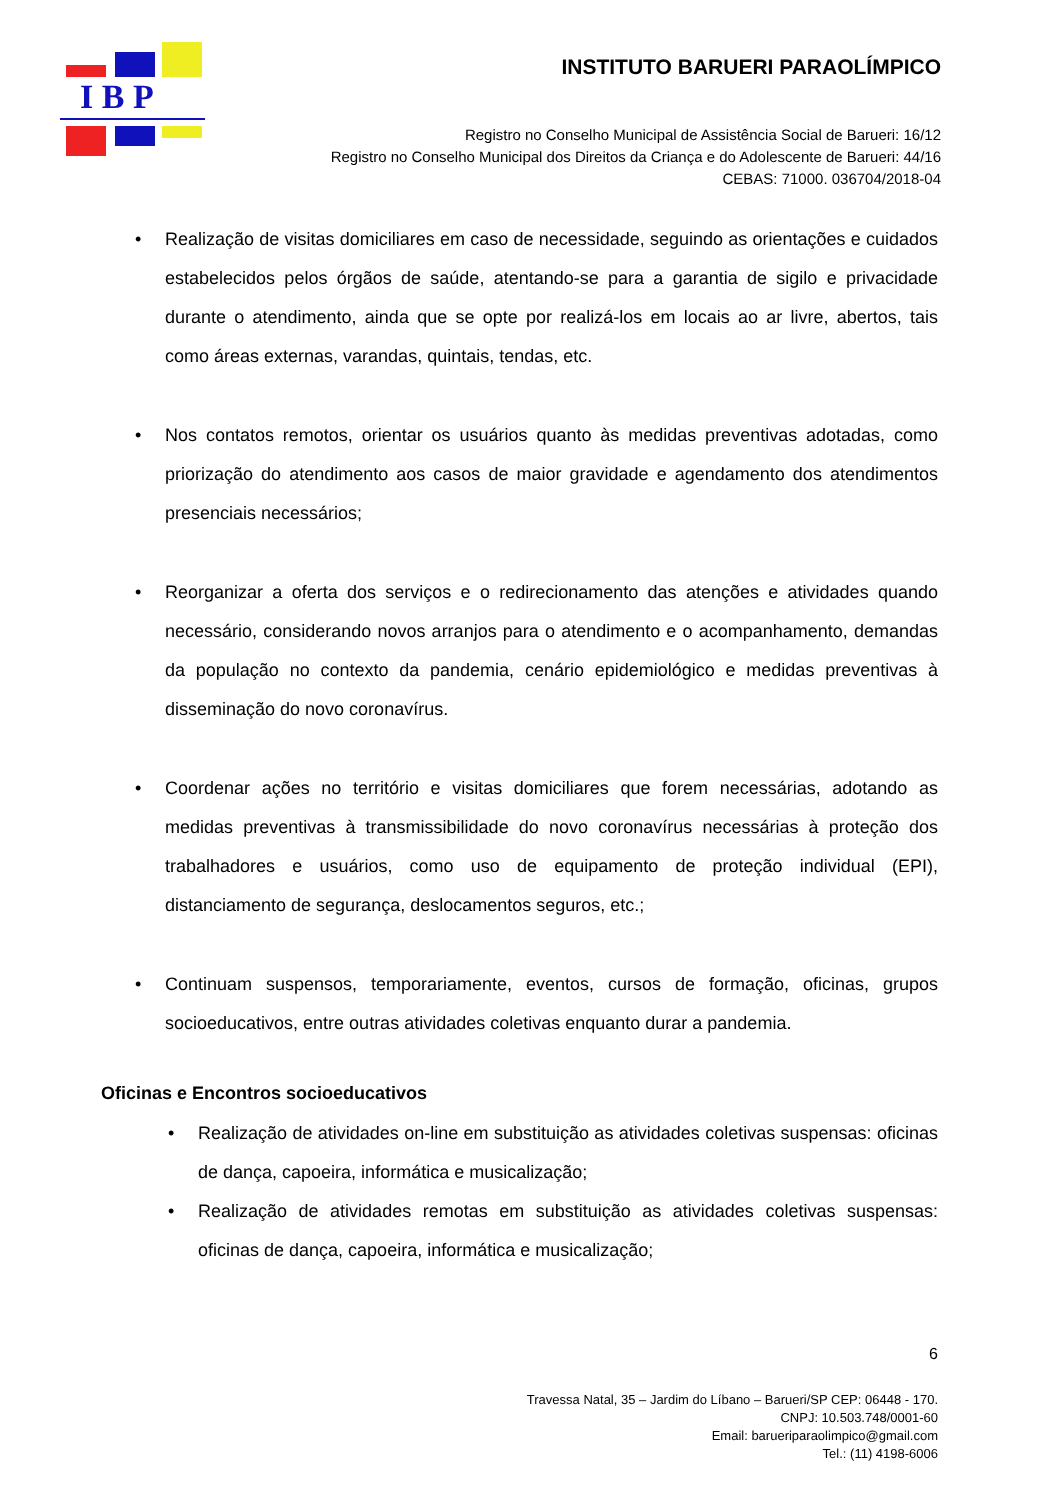I B P
INSTITUTO BARUERI PARAOLÍMPICO
Registro no Conselho Municipal de Assistência Social de Barueri: 16/12
Registro no Conselho Municipal dos Direitos da Criança e do Adolescente de Barueri: 44/16
CEBAS: 71000. 036704/2018-04
• Realização de visitas domiciliares em caso de necessidade, seguindo as orientações e cuidados estabelecidos pelos órgãos de saúde, atentando-se para a garantia de sigilo e privacidade durante o atendimento, ainda que se opte por realizá-los em locais ao ar livre, abertos, tais como áreas externas, varandas, quintais, tendas, etc.
• Nos contatos remotos, orientar os usuários quanto às medidas preventivas adotadas, como priorização do atendimento aos casos de maior gravidade e agendamento dos atendimentos presenciais necessários;
• Reorganizar a oferta dos serviços e o redirecionamento das atenções e atividades quando necessário, considerando novos arranjos para o atendimento e o acompanhamento, demandas da população no contexto da pandemia, cenário epidemiológico e medidas preventivas à disseminação do novo coronavírus.
• Coordenar ações no território e visitas domiciliares que forem necessárias, adotando as medidas preventivas à transmissibilidade do novo coronavírus necessárias à proteção dos trabalhadores e usuários, como uso de equipamento de proteção individual (EPI), distanciamento de segurança, deslocamentos seguros, etc.;
• Continuam suspensos, temporariamente, eventos, cursos de formação, oficinas, grupos socioeducativos, entre outras atividades coletivas enquanto durar a pandemia.
Oficinas e Encontros socioeducativos
• Realização de atividades on-line em substituição as atividades coletivas suspensas: oficinas de dança, capoeira, informática e musicalização;
• Realização de atividades remotas em substituição as atividades coletivas suspensas: oficinas de dança, capoeira, informática e musicalização;
6
Travessa Natal, 35 – Jardim do Líbano – Barueri/SP CEP: 06448 - 170.
CNPJ: 10.503.748/0001-60
Email: barueriparaolimpico@gmail.com
Tel.: (11) 4198-6006